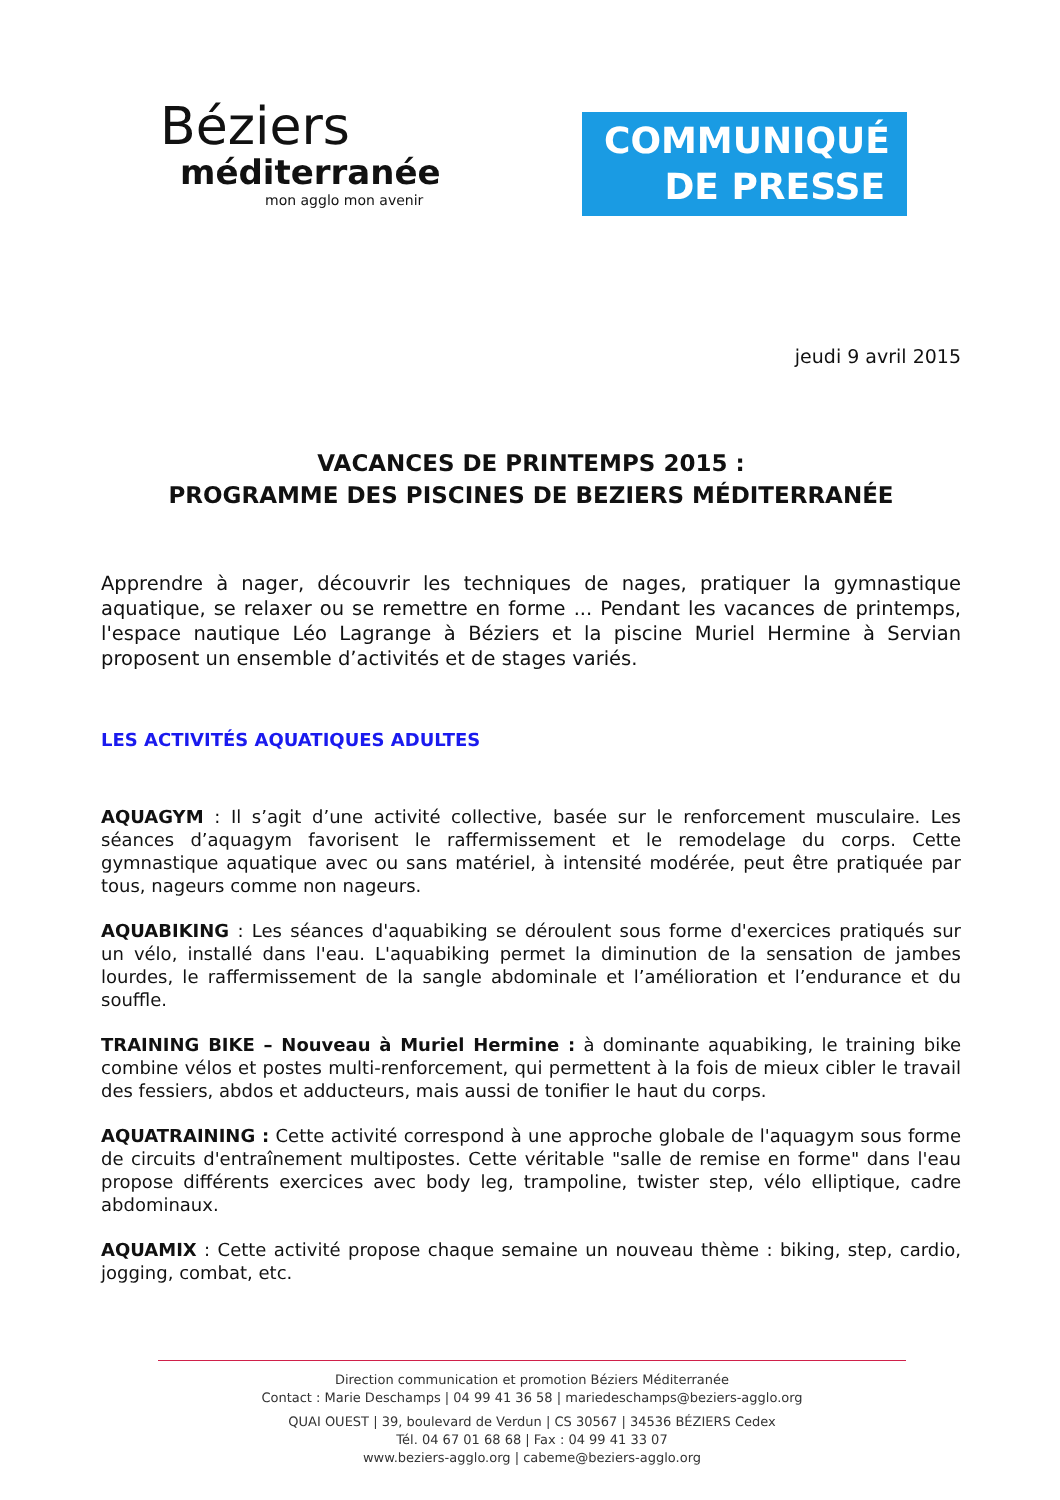Béziers
méditerranée
mon agglo mon avenir
COMMUNIQUÉ
DE PRESSE
jeudi 9 avril 2015
VACANCES DE PRINTEMPS 2015 :
PROGRAMME DES PISCINES DE BEZIERS MÉDITERRANÉE
Apprendre à nager, découvrir les techniques de nages, pratiquer la gymnastique aquatique, se relaxer ou se remettre en forme ... Pendant les vacances de printemps, l'espace nautique Léo Lagrange à Béziers et la piscine Muriel Hermine à Servian proposent un ensemble d’activités et de stages variés.
LES ACTIVITÉS AQUATIQUES ADULTES
AQUAGYM : Il s’agit d’une activité collective, basée sur le renforcement musculaire. Les séances d’aquagym favorisent le raffermissement et le remodelage du corps. Cette gymnastique aquatique avec ou sans matériel, à intensité modérée, peut être pratiquée par tous, nageurs comme non nageurs.
AQUABIKING : Les séances d'aquabiking se déroulent sous forme d'exercices pratiqués sur un vélo, installé dans l'eau. L'aquabiking permet la diminution de la sensation de jambes lourdes, le raffermissement de la sangle abdominale et l’amélioration et l’endurance et du souffle.
TRAINING BIKE – Nouveau à Muriel Hermine : à dominante aquabiking, le training bike combine vélos et postes multi-renforcement, qui permettent à la fois de mieux cibler le travail des fessiers, abdos et adducteurs, mais aussi de tonifier le haut du corps.
AQUATRAINING : Cette activité correspond à une approche globale de l'aquagym sous forme de circuits d'entraînement multipostes. Cette véritable "salle de remise en forme" dans l'eau propose différents exercices avec body leg, trampoline, twister step, vélo elliptique, cadre abdominaux.
AQUAMIX : Cette activité propose chaque semaine un nouveau thème : biking, step, cardio, jogging, combat, etc.
Direction communication et promotion Béziers Méditerranée
Contact : Marie Deschamps | 04 99 41 36 58 | mariedeschamps@beziers-agglo.org
QUAI OUEST | 39, boulevard de Verdun | CS 30567 | 34536 BÉZIERS Cedex
Tél. 04 67 01 68 68 | Fax : 04 99 41 33 07
www.beziers-agglo.org | cabeme@beziers-agglo.org